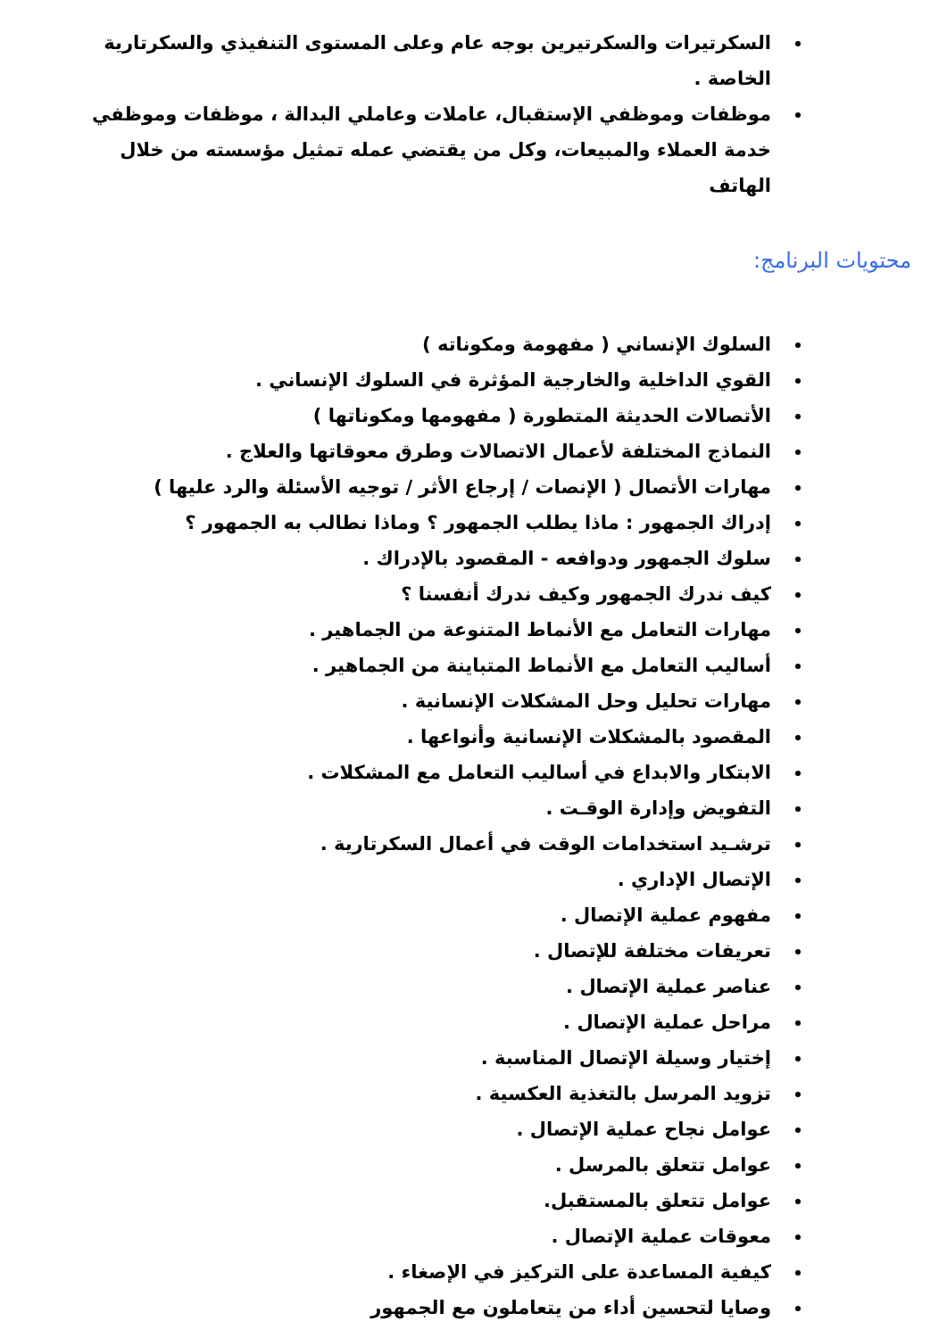السكرتيرات والسكرتيرين بوجه عام وعلى المستوى التنفيذي والسكرتارية الخاصة .
موظفات وموظفي الإستقبال، عاملات وعاملي البدالة ، موظفات وموظفي خدمة العملاء والمبيعات، وكل من يقتضي عمله تمثيل مؤسسته من خلال الهاتف
محتويات البرنامج:
السلوك الإنساني ( مفهومة ومكوناته )
القوي الداخلية والخارجية المؤثرة في السلوك الإنساني .
الأتصالات الحديثة المتطورة ( مفهومها ومكوناتها )
النماذج المختلفة لأعمال الاتصالات وطرق معوقاتها والعلاج .
مهارات الأتصال ( الإنصات / إرجاع الأثر / توجيه الأسئلة والرد عليها )
إدراك الجمهور : ماذا يطلب الجمهور ؟ وماذا نطالب به الجمهور ؟
سلوك الجمهور ودوافعه - المقصود بالإدراك .
كيف ندرك الجمهور وكيف ندرك أنفسنا ؟
مهارات التعامل مع الأنماط المتنوعة من الجماهير .
أساليب التعامل مع الأنماط المتباينة من الجماهير .
مهارات تحليل وحل المشكلات الإنسانية .
المقصود بالمشكلات الإنسانية وأنواعها .
الابتكار والابداع في أساليب التعامل مع المشكلات .
التفويض وإدارة الوقـت .
ترشـيد استخدامات الوقت في أعمال السكرتارية .
الإتصال الإداري .
مفهوم عملية الإتصال .
تعريفات مختلفة للإتصال .
عناصر عملية الإتصال .
مراحل عملية الإتصال .
إختيار وسيلة الإتصال المناسبة .
تزويد المرسل بالتغذية العكسية .
عوامل نجاح عملية الإتصال .
عوامل تتعلق بالمرسل .
عوامل تتعلق بالمستقبل.
معوقات عملية الإتصال .
كيفية المساعدة على التركيز في الإصغاء .
وصايا لتحسين أداء من يتعاملون مع الجمهور